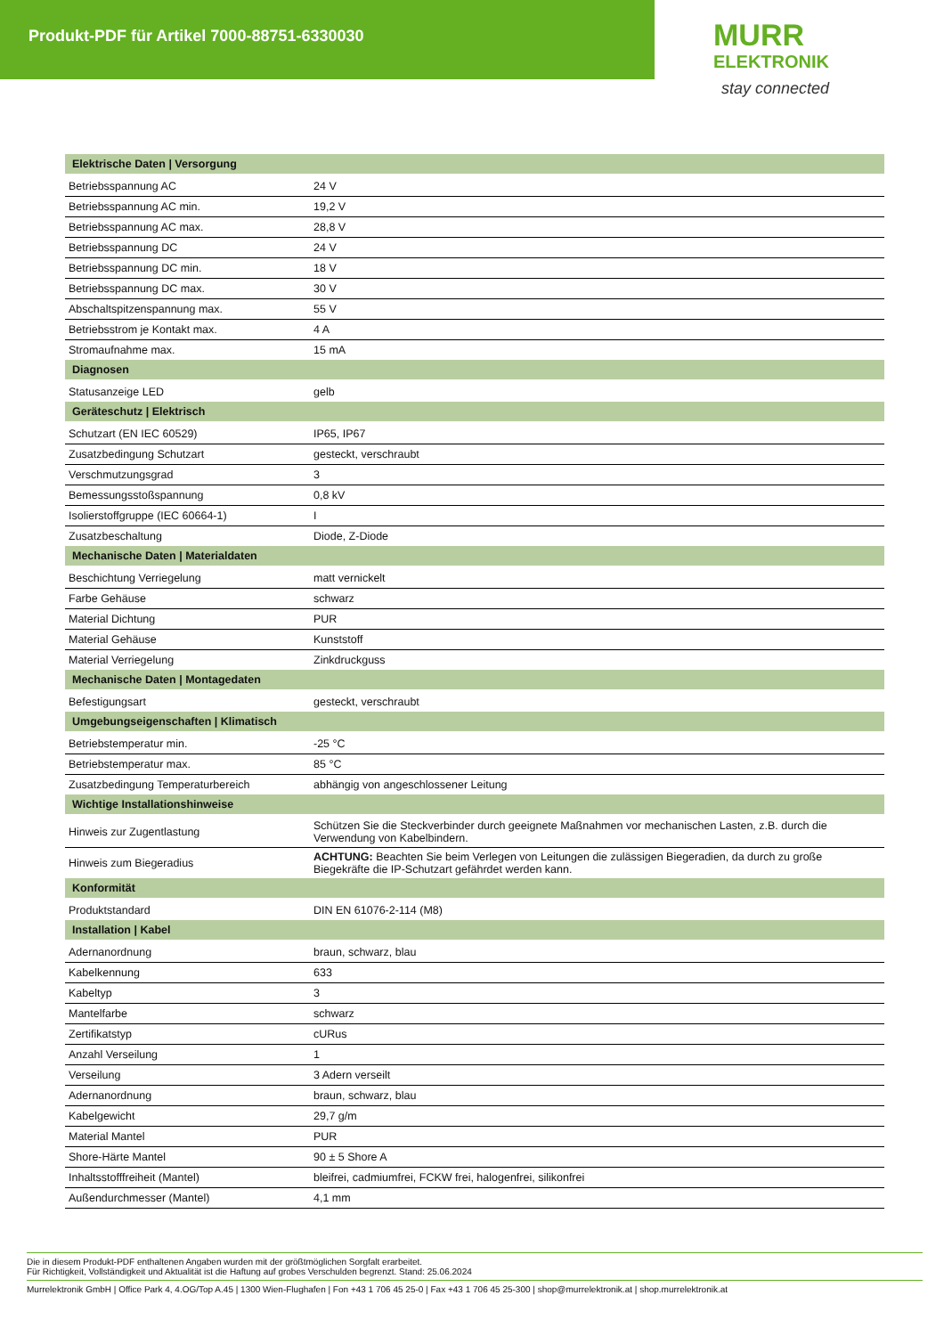Produkt-PDF für Artikel 7000-88751-6330030
MURR
ELEKTRONIK
stay connected
| Elektrische Daten / Versorgung | |
| Betriebsspannung AC | 24 V |
| Betriebsspannung AC min. | 19,2 V |
| Betriebsspannung AC max. | 28,8 V |
| Betriebsspannung DC | 24 V |
| Betriebsspannung DC min. | 18 V |
| Betriebsspannung DC max. | 30 V |
| Abschaltspitzenspannung max. | 55 V |
| Betriebsstrom je Kontakt max. | 4 A |
| Stromaufnahme max. | 15 mA |
| Diagnosen | |
| Statusanzeige LED | gelb |
| Geräteschutz / Elektrisch | |
| Schutzart (EN IEC 60529) | IP65, IP67 |
| Zusatzbedingung Schutzart | gesteckt, verschraubt |
| Verschmutzungsgrad | 3 |
| Bemessungsstoßspannung | 0,8 kV |
| Isolierstoffgruppe (IEC 60664-1) | I |
| Zusatzbeschaltung | Diode, Z-Diode |
| Mechanische Daten / Materialdaten | |
| Beschichtung Verriegelung | matt vernickelt |
| Farbe Gehäuse | schwarz |
| Material Dichtung | PUR |
| Material Gehäuse | Kunststoff |
| Material Verriegelung | Zinkdruckguss |
| Mechanische Daten / Montagedaten | |
| Befestigungsart | gesteckt, verschraubt |
| Umgebungseigenschaften / Klimatisch | |
| Betriebstemperatur min. | -25 °C |
| Betriebstemperatur max. | 85 °C |
| Zusatzbedingung Temperaturbereich | abhängig von angeschlossener Leitung |
| Wichtige Installationshinweise | |
| Hinweis zur Zugentlastung | Schützen Sie die Steckverbinder durch geeignete Maßnahmen vor mechanischen Lasten, z.B. durch die Verwendung von Kabelbindern. |
| Hinweis zum Biegeradius | ACHTUNG: Beachten Sie beim Verlegen von Leitungen die zulässigen Biegeradien, da durch zu große Biegekräfte die IP-Schutzart gefährdet werden kann. |
| Konformität | |
| Produktstandard | DIN EN 61076-2-114 (M8) |
| Installation / Kabel | |
| Adernanordnung | braun, schwarz, blau |
| Kabelkennung | 633 |
| Kabeltyp | 3 |
| Mantelfarbe | schwarz |
| Zertifikatstyp | cURus |
| Anzahl Verseilung | 1 |
| Verseilung | 3 Adern verseilt |
| Adernanordnung | braun, schwarz, blau |
| Kabelgewicht | 29,7 g/m |
| Material Mantel | PUR |
| Shore-Härte Mantel | 90 ± 5 Shore A |
| Inhaltsstofffreiheit (Mantel) | bleifrei, cadmiumfrei, FCKW frei, halogenfrei, silikonfrei |
| Außendurchmesser (Mantel) | 4,1 mm |
Die in diesem Produkt-PDF enthaltenen Angaben wurden mit der größtmöglichen Sorgfalt erarbeitet.
Für Richtigkeit, Vollständigkeit und Aktualität ist die Haftung auf grobes Verschulden begrenzt. Stand: 25.06.2024
Murrelektronik GmbH | Office Park 4, 4.OG/Top A.45 | 1300 Wien-Flughafen | Fon +43 1 706 45 25-0 | Fax +43 1 706 45 25-300 | shop@murrelektronik.at | shop.murrelektronik.at